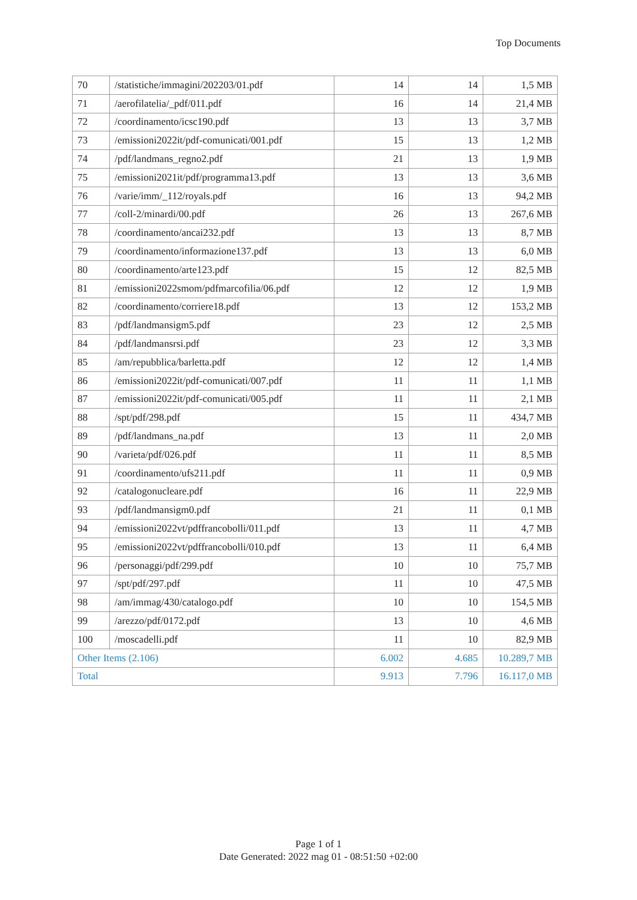Top Documents
| 70 | /statistiche/immagini/202203/01.pdf | 14 | 14 | 1,5 MB |
| 71 | /aerofilatelia/_pdf/011.pdf | 16 | 14 | 21,4 MB |
| 72 | /coordinamento/icsc190.pdf | 13 | 13 | 3,7 MB |
| 73 | /emissioni2022it/pdf-comunicati/001.pdf | 15 | 13 | 1,2 MB |
| 74 | /pdf/landmans_regno2.pdf | 21 | 13 | 1,9 MB |
| 75 | /emissioni2021it/pdf/programma13.pdf | 13 | 13 | 3,6 MB |
| 76 | /varie/imm/_112/royals.pdf | 16 | 13 | 94,2 MB |
| 77 | /coll-2/minardi/00.pdf | 26 | 13 | 267,6 MB |
| 78 | /coordinamento/ancai232.pdf | 13 | 13 | 8,7 MB |
| 79 | /coordinamento/informazione137.pdf | 13 | 13 | 6,0 MB |
| 80 | /coordinamento/arte123.pdf | 15 | 12 | 82,5 MB |
| 81 | /emissioni2022smom/pdfmarcofilia/06.pdf | 12 | 12 | 1,9 MB |
| 82 | /coordinamento/corriere18.pdf | 13 | 12 | 153,2 MB |
| 83 | /pdf/landmansigm5.pdf | 23 | 12 | 2,5 MB |
| 84 | /pdf/landmansrsi.pdf | 23 | 12 | 3,3 MB |
| 85 | /am/repubblica/barletta.pdf | 12 | 12 | 1,4 MB |
| 86 | /emissioni2022it/pdf-comunicati/007.pdf | 11 | 11 | 1,1 MB |
| 87 | /emissioni2022it/pdf-comunicati/005.pdf | 11 | 11 | 2,1 MB |
| 88 | /spt/pdf/298.pdf | 15 | 11 | 434,7 MB |
| 89 | /pdf/landmans_na.pdf | 13 | 11 | 2,0 MB |
| 90 | /varieta/pdf/026.pdf | 11 | 11 | 8,5 MB |
| 91 | /coordinamento/ufs211.pdf | 11 | 11 | 0,9 MB |
| 92 | /catalogonucleare.pdf | 16 | 11 | 22,9 MB |
| 93 | /pdf/landmansigm0.pdf | 21 | 11 | 0,1 MB |
| 94 | /emissioni2022vt/pdffrancobolli/011.pdf | 13 | 11 | 4,7 MB |
| 95 | /emissioni2022vt/pdffrancobolli/010.pdf | 13 | 11 | 6,4 MB |
| 96 | /personaggi/pdf/299.pdf | 10 | 10 | 75,7 MB |
| 97 | /spt/pdf/297.pdf | 11 | 10 | 47,5 MB |
| 98 | /am/immag/430/catalogo.pdf | 10 | 10 | 154,5 MB |
| 99 | /arezzo/pdf/0172.pdf | 13 | 10 | 4,6 MB |
| 100 | /moscadelli.pdf | 11 | 10 | 82,9 MB |
| Other Items (2.106) | | 6.002 | 4.685 | 10.289,7 MB |
| Total | | 9.913 | 7.796 | 16.117,0 MB |
Page 1 of 1
Date Generated: 2022 mag 01 - 08:51:50 +02:00